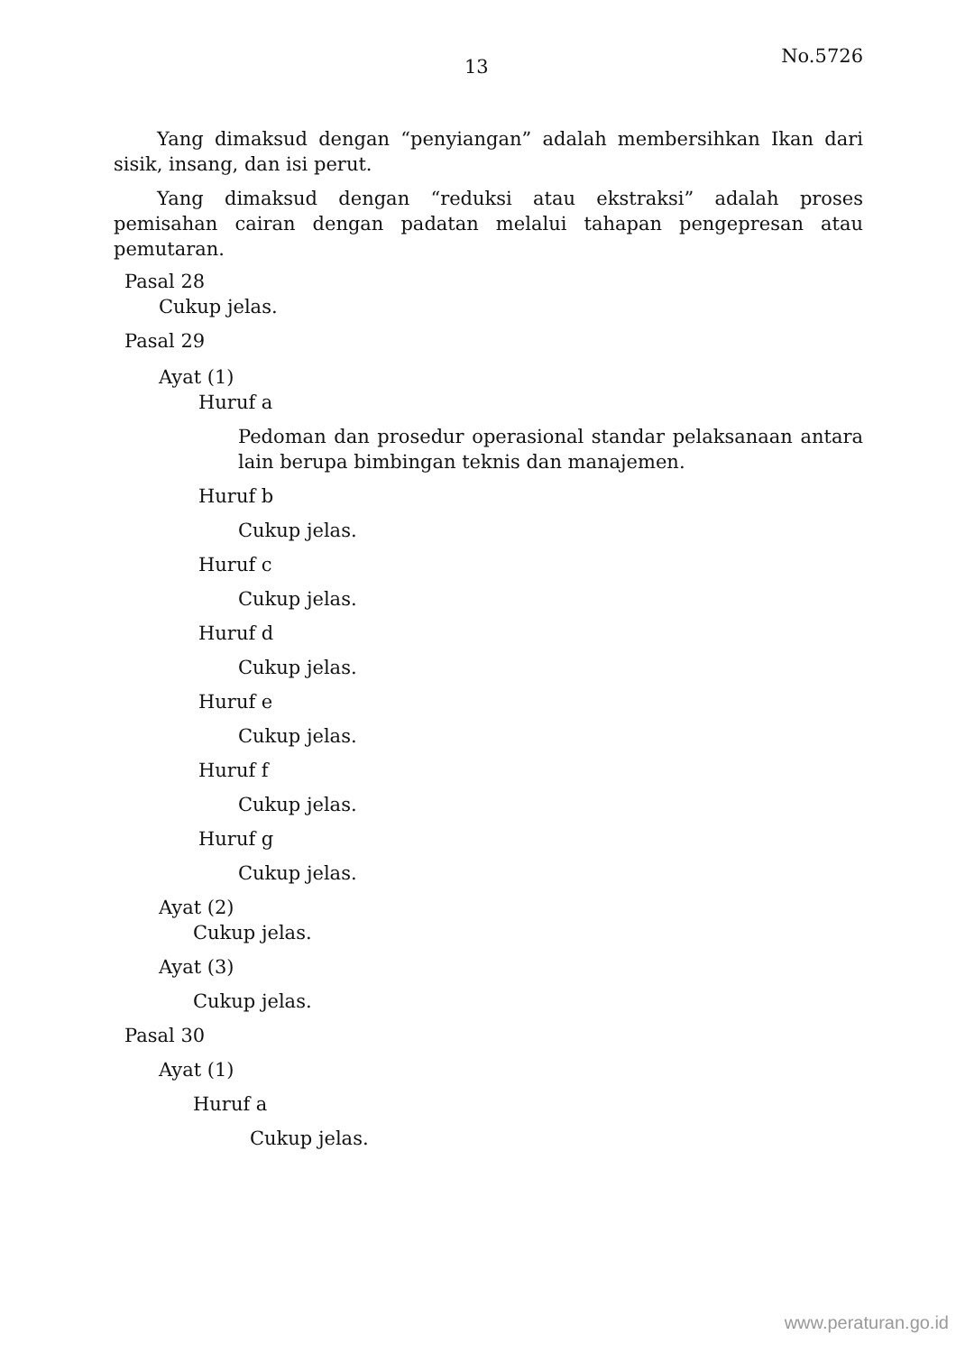13 No.5726
Yang dimaksud dengan “penyiangan” adalah membersihkan Ikan dari sisik, insang, dan isi perut.
Yang dimaksud dengan “reduksi atau ekstraksi” adalah proses pemisahan cairan dengan padatan melalui tahapan pengepresan atau pemutaran.
Pasal 28
Cukup jelas.
Pasal 29
Ayat (1)
Huruf a
Pedoman dan prosedur operasional standar pelaksanaan antara lain berupa bimbingan teknis dan manajemen.
Huruf b
Cukup jelas.
Huruf c
Cukup jelas.
Huruf d
Cukup jelas.
Huruf e
Cukup jelas.
Huruf f
Cukup jelas.
Huruf g
Cukup jelas.
Ayat (2)
Cukup jelas.
Ayat (3)
Cukup jelas.
Pasal 30
Ayat (1)
Huruf a
Cukup jelas.
www.peraturan.go.id